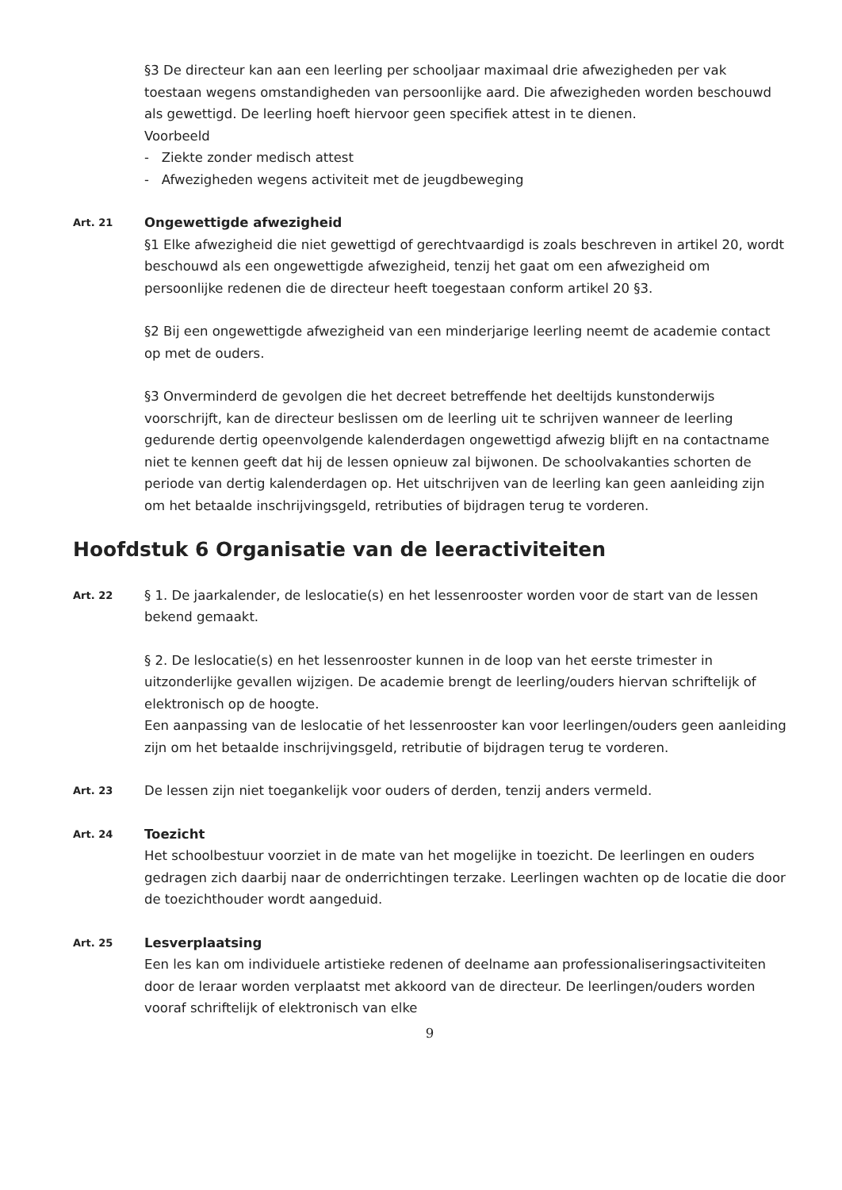§3 De directeur kan aan een leerling per schooljaar maximaal drie afwezigheden per vak toestaan wegens omstandigheden van persoonlijke aard. Die afwezigheden worden beschouwd als gewettigd. De leerling hoeft hiervoor geen specifiek attest in te dienen.
Voorbeeld
- Ziekte zonder medisch attest
- Afwezigheden wegens activiteit met de jeugdbeweging
Art. 21
Ongewettigde afwezigheid
§1 Elke afwezigheid die niet gewettigd of gerechtvaardigd is zoals beschreven in artikel 20, wordt beschouwd als een ongewettigde afwezigheid, tenzij het gaat om een afwezigheid om persoonlijke redenen die de directeur heeft toegestaan conform artikel 20 §3.
§2 Bij een ongewettigde afwezigheid van een minderjarige leerling neemt de academie contact op met de ouders.
§3 Onverminderd de gevolgen die het decreet betreffende het deeltijds kunstonderwijs voorschrijft, kan de directeur beslissen om de leerling uit te schrijven wanneer de leerling gedurende dertig opeenvolgende kalenderdagen ongewettigd afwezig blijft en na contactname niet te kennen geeft dat hij de lessen opnieuw zal bijwonen. De schoolvakanties schorten de periode van dertig kalenderdagen op. Het uitschrijven van de leerling kan geen aanleiding zijn om het betaalde inschrijvingsgeld, retributies of bijdragen terug te vorderen.
Hoofdstuk 6 Organisatie van de leeractiviteiten
Art. 22
§ 1. De jaarkalender, de leslocatie(s) en het lessenrooster worden voor de start van de lessen bekend gemaakt.
§ 2. De leslocatie(s) en het lessenrooster kunnen in de loop van het eerste trimester in uitzonderlijke gevallen wijzigen. De academie brengt de leerling/ouders hiervan schriftelijk of elektronisch op de hoogte.
Een aanpassing van de leslocatie of het lessenrooster kan voor leerlingen/ouders geen aanleiding zijn om het betaalde inschrijvingsgeld, retributie of bijdragen terug te vorderen.
Art. 23
De lessen zijn niet toegankelijk voor ouders of derden, tenzij anders vermeld.
Art. 24
Toezicht
Het schoolbestuur voorziet in de mate van het mogelijke in toezicht. De leerlingen en ouders gedragen zich daarbij naar de onderrichtingen terzake. Leerlingen wachten op de locatie die door de toezichthouder wordt aangeduid.
Art. 25
Lesverplaatsing
Een les kan om individuele artistieke redenen of deelname aan professionaliseringsactiviteiten door de leraar worden verplaatst met akkoord van de directeur. De leerlingen/ouders worden vooraf schriftelijk of elektronisch van elke
9